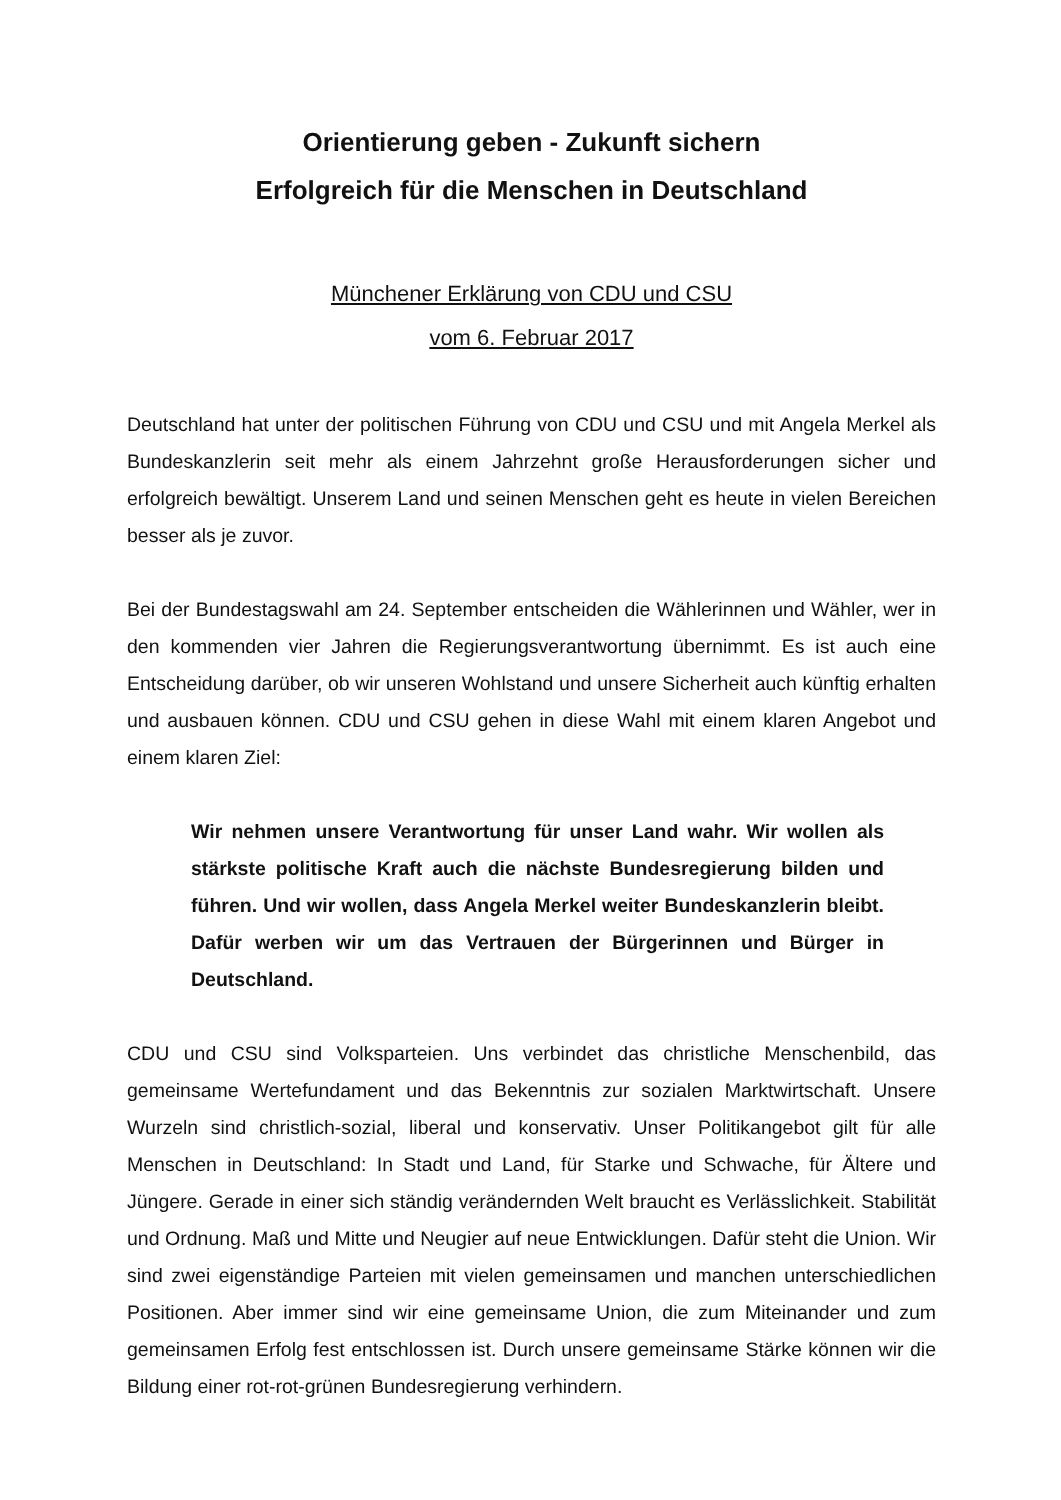Orientierung geben - Zukunft sichern
Erfolgreich für die Menschen in Deutschland
Münchener Erklärung von CDU und CSU
vom 6. Februar 2017
Deutschland hat unter der politischen Führung von CDU und CSU und mit Angela Merkel als Bundeskanzlerin seit mehr als einem Jahrzehnt große Herausforderungen sicher und erfolgreich bewältigt. Unserem Land und seinen Menschen geht es heute in vielen Bereichen besser als je zuvor.
Bei der Bundestagswahl am 24. September entscheiden die Wählerinnen und Wähler, wer in den kommenden vier Jahren die Regierungsverantwortung übernimmt. Es ist auch eine Entscheidung darüber, ob wir unseren Wohlstand und unsere Sicherheit auch künftig erhalten und ausbauen können. CDU und CSU gehen in diese Wahl mit einem klaren Angebot und einem klaren Ziel:
Wir nehmen unsere Verantwortung für unser Land wahr. Wir wollen als stärkste politische Kraft auch die nächste Bundesregierung bilden und führen. Und wir wollen, dass Angela Merkel weiter Bundeskanzlerin bleibt. Dafür werben wir um das Vertrauen der Bürgerinnen und Bürger in Deutschland.
CDU und CSU sind Volksparteien. Uns verbindet das christliche Menschenbild, das gemeinsame Wertefundament und das Bekenntnis zur sozialen Marktwirtschaft. Unsere Wurzeln sind christlich-sozial, liberal und konservativ. Unser Politikangebot gilt für alle Menschen in Deutschland: In Stadt und Land, für Starke und Schwache, für Ältere und Jüngere. Gerade in einer sich ständig verändernden Welt braucht es Verlässlichkeit. Stabilität und Ordnung. Maß und Mitte und Neugier auf neue Entwicklungen. Dafür steht die Union. Wir sind zwei eigenständige Parteien mit vielen gemeinsamen und manchen unterschiedlichen Positionen. Aber immer sind wir eine gemeinsame Union, die zum Miteinander und zum gemeinsamen Erfolg fest entschlossen ist. Durch unsere gemeinsame Stärke können wir die Bildung einer rot-rot-grünen Bundesregierung verhindern.